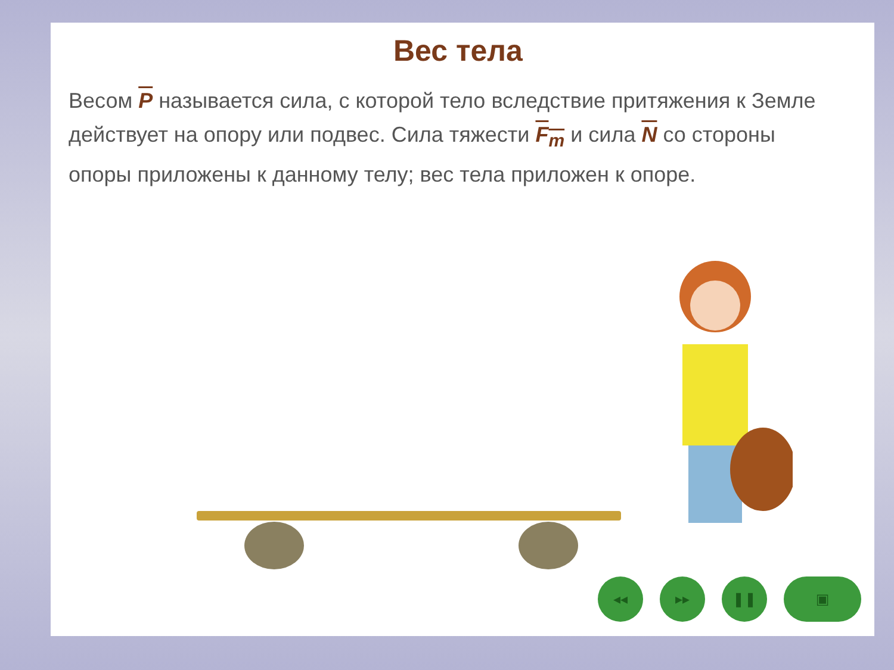Вес тела
Весом P называется сила, с которой тело вследствие притяжения к Земле действует на опору или подвес. Сила тяжести F<sub>т</sub> и сила N со стороны опоры приложены к данному телу; вес тела приложен к опоре.
◂◂ ▸▸ ❚❚ ▣